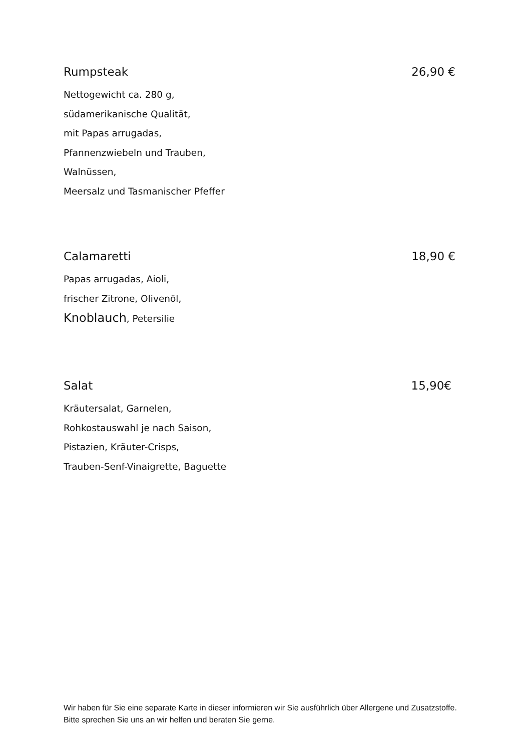Rumpsteak 26,90 €
Nettogewicht ca. 280 g,
südamerikanische Qualität,
mit Papas arrugadas,
Pfannenzwiebeln und Trauben,
Walnüssen,
Meersalz und Tasmanischer Pfeffer
Calamaretti 18,90 €
Papas arrugadas, Aioli,
frischer Zitrone, Olivenöl,
Knoblauch, Petersilie
Salat 15,90€
Kräutersalat, Garnelen,
Rohkostauswahl je nach Saison,
Pistazien, Kräuter-Crisps,
Trauben-Senf-Vinaigrette, Baguette
Wir haben für Sie eine separate Karte in dieser informieren wir Sie ausführlich über Allergene und Zusatzstoffe. Bitte sprechen Sie uns an wir helfen und beraten Sie gerne.